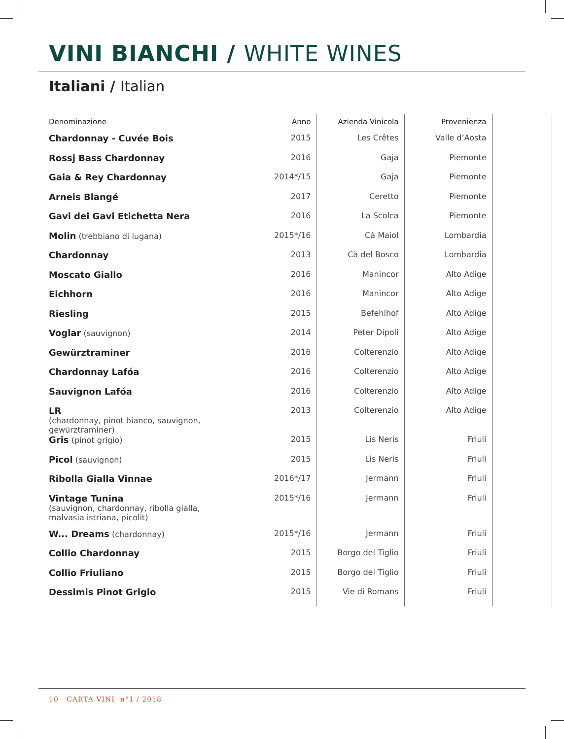VINI BIANCHI / WHITE WINES
Italiani / Italian
| Denominazione | Anno | Azienda Vinicola | Provenienza | |
| --- | --- | --- | --- | --- |
| Chardonnay - Cuvée Bois | 2015 | Les Crêtes | Valle d’Aosta | |
| Rossj Bass Chardonnay | 2016 | Gaja | Piemonte | |
| Gaia & Rey Chardonnay | 2014*/15 | Gaja | Piemonte | |
| Arneis Blangé | 2017 | Ceretto | Piemonte | |
| Gavi dei Gavi Etichetta Nera | 2016 | La Scolca | Piemonte | |
| Molin (trebbiano di lugana) | 2015*/16 | Cà Maiol | Lombardia | |
| Chardonnay | 2013 | Cà del Bosco | Lombardia | |
| Moscato Giallo | 2016 | Manincor | Alto Adige | |
| Eichhorn | 2016 | Manincor | Alto Adige | |
| Riesling | 2015 | Befehlhof | Alto Adige | |
| Voglar (sauvignon) | 2014 | Peter Dipoli | Alto Adige | |
| Gewürztraminer | 2016 | Colterenzio | Alto Adige | |
| Chardonnay Lafóa | 2016 | Colterenzio | Alto Adige | |
| Sauvignon Lafóa | 2016 | Colterenzio | Alto Adige | |
| LR (chardonnay, pinot bianco, sauvignon, gewürztraminer) | 2013 | Colterenzio | Alto Adige | |
| Gris (pinot grigio) | 2015 | Lis Neris | Friuli | |
| Picol (sauvignon) | 2015 | Lis Neris | Friuli | |
| Ribolla Gialla Vinnae | 2016*/17 | Jermann | Friuli | |
| Vintage Tunina (sauvignon, chardonnay, ribolla gialla, malvasia istriana, picolit) | 2015*/16 | Jermann | Friuli | |
| W... Dreams (chardonnay) | 2015*/16 | Jermann | Friuli | |
| Collio Chardonnay | 2015 | Borgo del Tiglio | Friuli | |
| Collio Friuliano | 2015 | Borgo del Tiglio | Friuli | |
| Dessimis Pinot Grigio | 2015 | Vie di Romans | Friuli | |
10 CARTA VINI n°1 / 2018